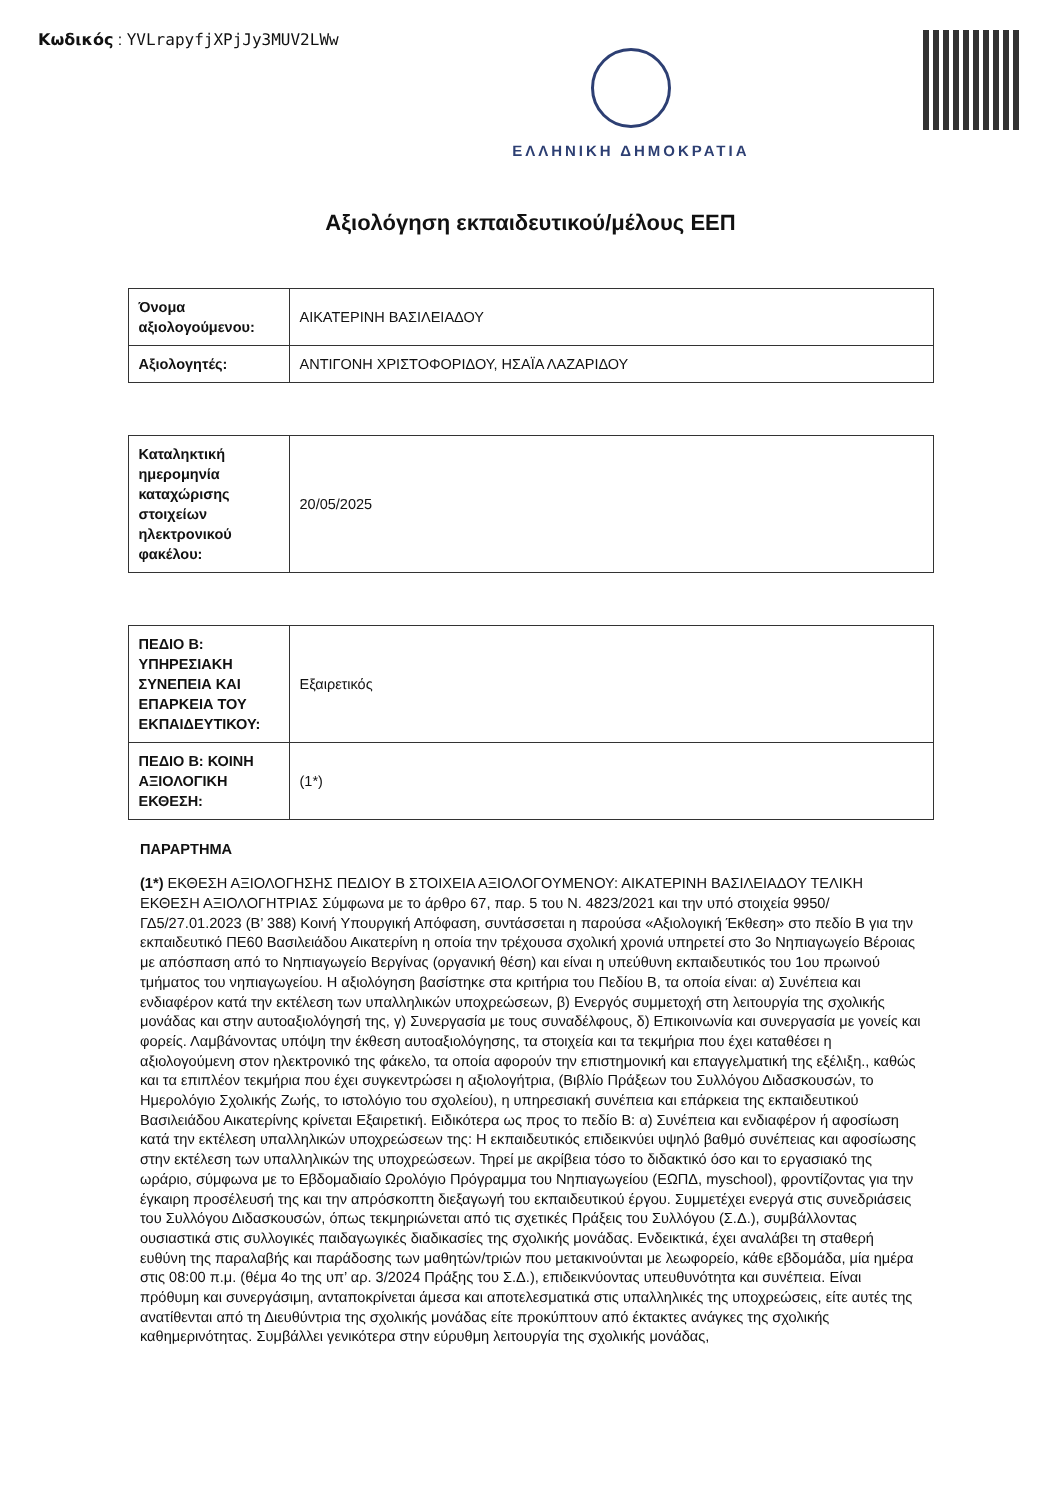Κωδικός : YVLrapyfjXPjJy3MUV2LWw
ΕΛΛΗΝΙΚΗ ΔΗΜΟΚΡΑΤΙΑ
Αξιολόγηση εκπαιδευτικού/μέλους ΕΕΠ
| Όνομα αξιολογούμενου: | ΑΙΚΑΤΕΡΙΝΗ ΒΑΣΙΛΕΙΑΔΟΥ |
| Αξιολογητές: | ΑΝΤΙΓΟΝΗ ΧΡΙΣΤΟΦΟΡΙΔΟΥ, ΗΣΑΪΑ ΛΑΖΑΡΙΔΟΥ |
| Καταληκτική ημερομηνία καταχώρισης στοιχείων ηλεκτρονικού φακέλου: | 20/05/2025 |
| ΠΕΔΙΟ Β: ΥΠΗΡΕΣΙΑΚΗ ΣΥΝΕΠΕΙΑ ΚΑΙ ΕΠΑΡΚΕΙΑ ΤΟΥ ΕΚΠΑΙΔΕΥΤΙΚΟΥ: | Εξαιρετικός |
| ΠΕΔΙΟ Β: ΚΟΙΝΗ ΑΞΙΟΛΟΓΙΚΗ ΕΚΘΕΣΗ: | (1*) |
ΠΑΡΑΡΤΗΜΑ
(1*) ΕΚΘΕΣΗ ΑΞΙΟΛΟΓΗΣΗΣ ΠΕΔΙΟΥ Β ΣΤΟΙΧΕΙΑ ΑΞΙΟΛΟΓΟΥΜΕΝΟΥ: ΑΙΚΑΤΕΡΙΝΗ ΒΑΣΙΛΕΙΑΔΟΥ ΤΕΛΙΚΗ ΕΚΘΕΣΗ ΑΞΙΟΛΟΓΗΤΡΙΑΣ Σύμφωνα με το άρθρο 67, παρ. 5 του Ν. 4823/2021 και την υπό στοιχεία 9950/ΓΔ5/27.01.2023 (Β’ 388) Κοινή Υπουργική Απόφαση, συντάσσεται η παρούσα «Αξιολογική Έκθεση» στο πεδίο Β για την εκπαιδευτικό ΠΕ60 Βασιλειάδου Αικατερίνη η οποία την τρέχουσα σχολική χρονιά υπηρετεί στο 3ο Νηπιαγωγείο Βέροιας με απόσπαση από το Νηπιαγωγείο Βεργίνας (οργανική θέση) και είναι η υπεύθυνη εκπαιδευτικός του 1ου πρωινού τμήματος του νηπιαγωγείου. Η αξιολόγηση βασίστηκε στα κριτήρια του Πεδίου Β, τα οποία είναι: α) Συνέπεια και ενδιαφέρον κατά την εκτέλεση των υπαλληλικών υποχρεώσεων, β) Ενεργός συμμετοχή στη λειτουργία της σχολικής μονάδας και στην αυτοαξιολόγησή της, γ) Συνεργασία με τους συναδέλφους, δ) Επικοινωνία και συνεργασία με γονείς και φορείς. Λαμβάνοντας υπόψη την έκθεση αυτοαξιολόγησης, τα στοιχεία και τα τεκμήρια που έχει καταθέσει η αξιολογούμενη στον ηλεκτρονικό της φάκελο, τα οποία αφορούν την επιστημονική και επαγγελματική της εξέλιξη., καθώς και τα επιπλέον τεκμήρια που έχει συγκεντρώσει η αξιολογήτρια, (Βιβλίο Πράξεων του Συλλόγου Διδασκουσών, το Ημερολόγιο Σχολικής Ζωής, το ιστολόγιο του σχολείου), η υπηρεσιακή συνέπεια και επάρκεια της εκπαιδευτικού Βασιλειάδου Αικατερίνης κρίνεται Εξαιρετική. Ειδικότερα ως προς το πεδίο Β: α) Συνέπεια και ενδιαφέρον ή αφοσίωση κατά την εκτέλεση υπαλληλικών υποχρεώσεων της: Η εκπαιδευτικός επιδεικνύει υψηλό βαθμό συνέπειας και αφοσίωσης στην εκτέλεση των υπαλληλικών της υποχρεώσεων. Τηρεί με ακρίβεια τόσο το διδακτικό όσο και το εργασιακό της ωράριο, σύμφωνα με το Εβδομαδιαίο Ωρολόγιο Πρόγραμμα του Νηπιαγωγείου (ΕΩΠΔ, myschool), φροντίζοντας για την έγκαιρη προσέλευσή της και την απρόσκοπτη διεξαγωγή του εκπαιδευτικού έργου. Συμμετέχει ενεργά στις συνεδριάσεις του Συλλόγου Διδασκουσών, όπως τεκμηριώνεται από τις σχετικές Πράξεις του Συλλόγου (Σ.Δ.), συμβάλλοντας ουσιαστικά στις συλλογικές παιδαγωγικές διαδικασίες της σχολικής μονάδας. Ενδεικτικά, έχει αναλάβει τη σταθερή ευθύνη της παραλαβής και παράδοσης των μαθητών/τριών που μετακινούνται με λεωφορείο, κάθε εβδομάδα, μία ημέρα στις 08:00 π.μ. (θέμα 4ο της υπ’ αρ. 3/2024 Πράξης του Σ.Δ.), επιδεικνύοντας υπευθυνότητα και συνέπεια. Είναι πρόθυμη και συνεργάσιμη, ανταποκρίνεται άμεσα και αποτελεσματικά στις υπαλληλικές της υποχρεώσεις, είτε αυτές της ανατίθενται από τη Διευθύντρια της σχολικής μονάδας είτε προκύπτουν από έκτακτες ανάγκες της σχολικής καθημερινότητας. Συμβάλλει γενικότερα στην εύρυθμη λειτουργία της σχολικής μονάδας,